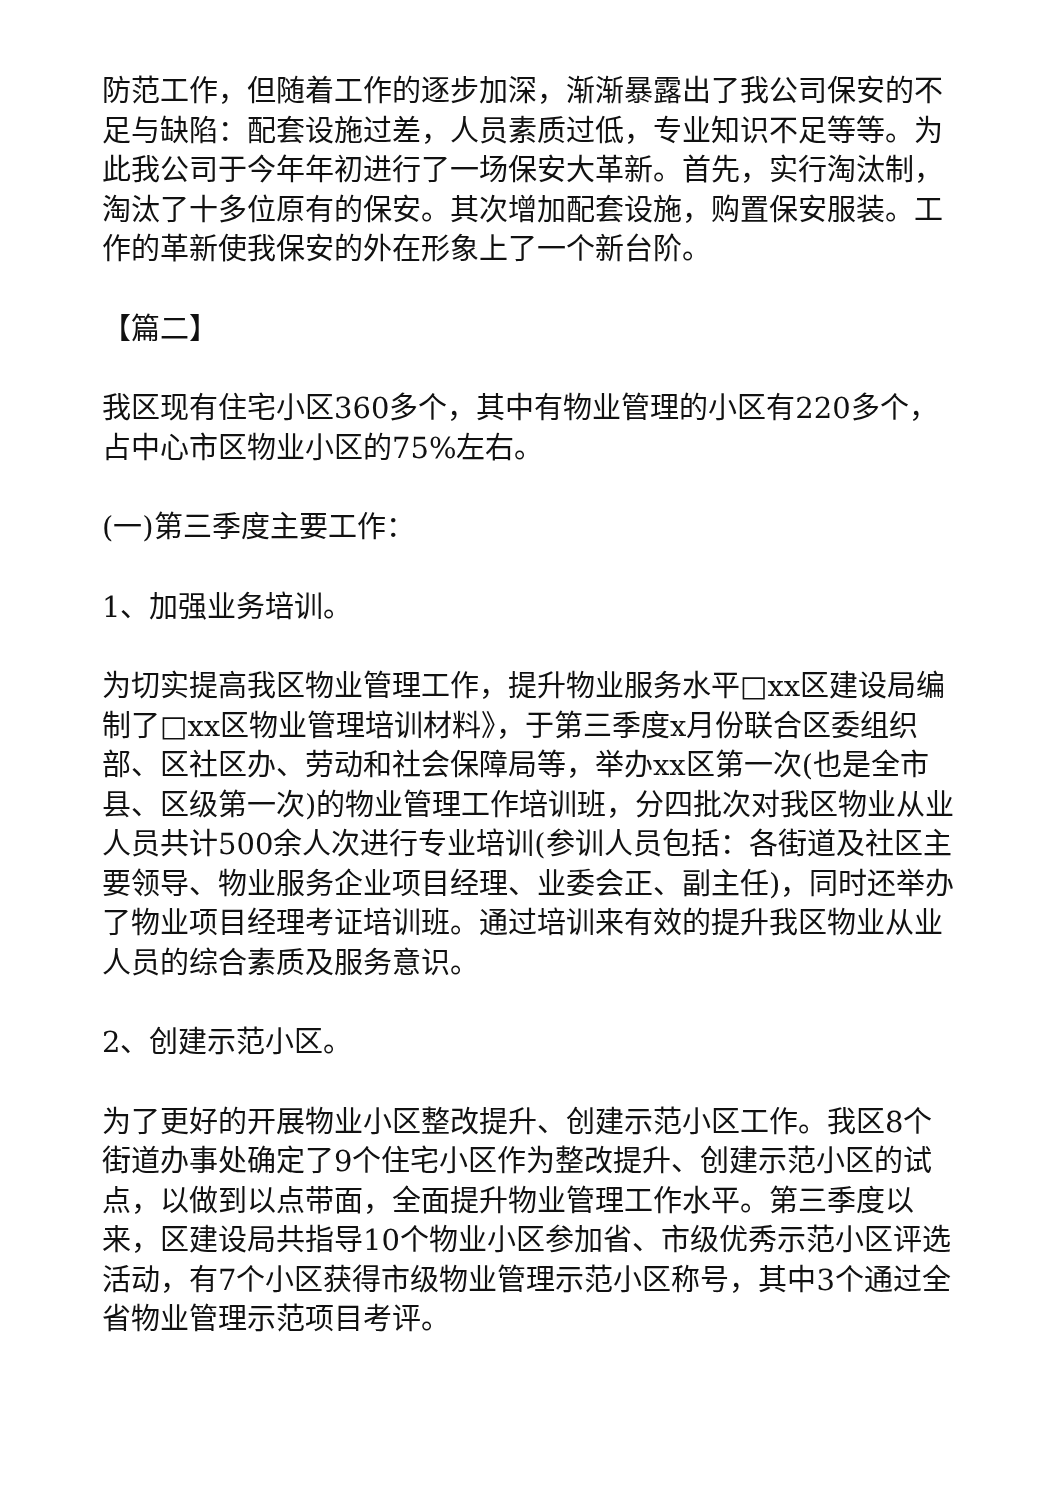防范工作，但随着工作的逐步加深，渐渐暴露出了我公司保安的不足与缺陷：配套设施过差，人员素质过低，专业知识不足等等。为此我公司于今年年初进行了一场保安大革新。首先，实行淘汰制，淘汰了十多位原有的保安。其次增加配套设施，购置保安服装。工作的革新使我保安的外在形象上了一个新台阶。
【篇二】
我区现有住宅小区360多个，其中有物业管理的小区有220多个，占中心市区物业小区的75%左右。
(一)第三季度主要工作：
1、加强业务培训。
为切实提高我区物业管理工作，提升物业服务水平□xx区建设局编制了□xx区物业管理培训材料》，于第三季度x月份联合区委组织部、区社区办、劳动和社会保障局等，举办xx区第一次(也是全市县、区级第一次)的物业管理工作培训班，分四批次对我区物业从业人员共计500余人次进行专业培训(参训人员包括：各街道及社区主要领导、物业服务企业项目经理、业委会正、副主任)，同时还举办了物业项目经理考证培训班。通过培训来有效的提升我区物业从业人员的综合素质及服务意识。
2、创建示范小区。
为了更好的开展物业小区整改提升、创建示范小区工作。我区8个街道办事处确定了9个住宅小区作为整改提升、创建示范小区的试点，以做到以点带面，全面提升物业管理工作水平。第三季度以来，区建设局共指导10个物业小区参加省、市级优秀示范小区评选活动，有7个小区获得市级物业管理示范小区称号，其中3个通过全省物业管理示范项目考评。